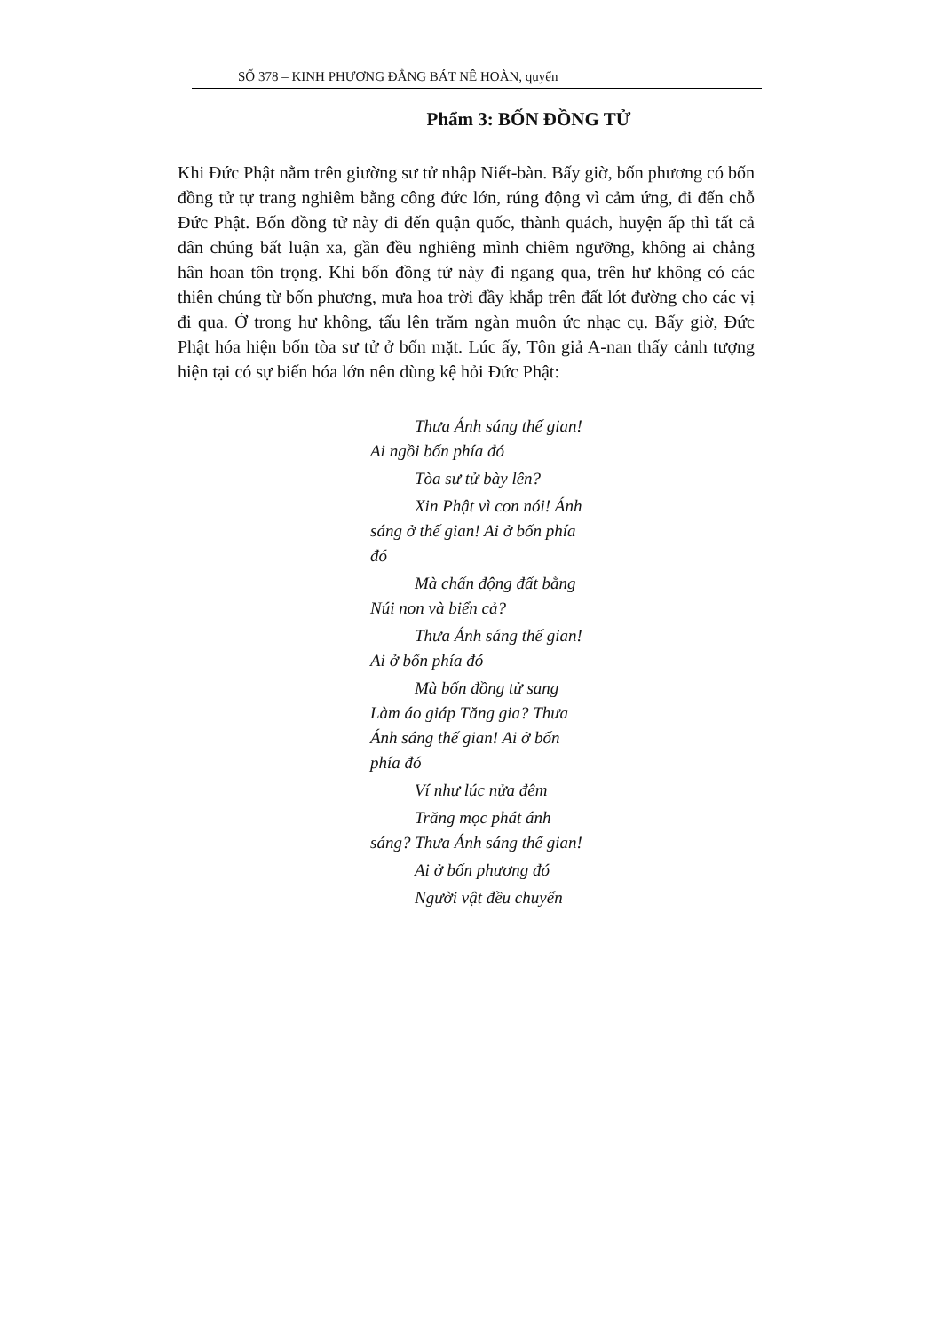SỐ 378 – KINH PHƯƠNG ĐẲNG BÁT NÊ HOÀN, quyển
Phẩm 3: BỐN ĐỒNG TỬ
Khi Đức Phật nằm trên giường sư tử nhập Niết-bàn. Bấy giờ, bốn phương có bốn đồng tử tự trang nghiêm bằng công đức lớn, rúng động vì cảm ứng, đi đến chỗ Đức Phật. Bốn đồng tử này đi đến quận quốc, thành quách, huyện ấp thì tất cả dân chúng bất luận xa, gần đều nghiêng mình chiêm ngưỡng, không ai chẳng hân hoan tôn trọng. Khi bốn đồng tử này đi ngang qua, trên hư không có các thiên chúng từ bốn phương, mưa hoa trời đầy khắp trên đất lót đường cho các vị đi qua. Ở trong hư không, tấu lên trăm ngàn muôn ức nhạc cụ. Bấy giờ, Đức Phật hóa hiện bốn tòa sư tử ở bốn mặt. Lúc ấy, Tôn giả A-nan thấy cảnh tượng hiện tại có sự biến hóa lớn nên dùng kệ hỏi Đức Phật:
Thưa Ánh sáng thế gian! Ai ngồi bốn phía đó
Tòa sư tử bày lên?
Xin Phật vì con nói! Ánh sáng ở thế gian! Ai ở bốn phía đó
Mà chấn động đất bằng Núi non và biển cả?
Thưa Ánh sáng thế gian! Ai ở bốn phía đó
Mà bốn đồng tử sang Làm áo giáp Tăng gia? Thưa Ánh sáng thế gian! Ai ở bốn phía đó
Ví như lúc nửa đêm
Trăng mọc phát ánh sáng? Thưa Ánh sáng thế gian!
Ai ở bốn phương đó
Người vật đều chuyển